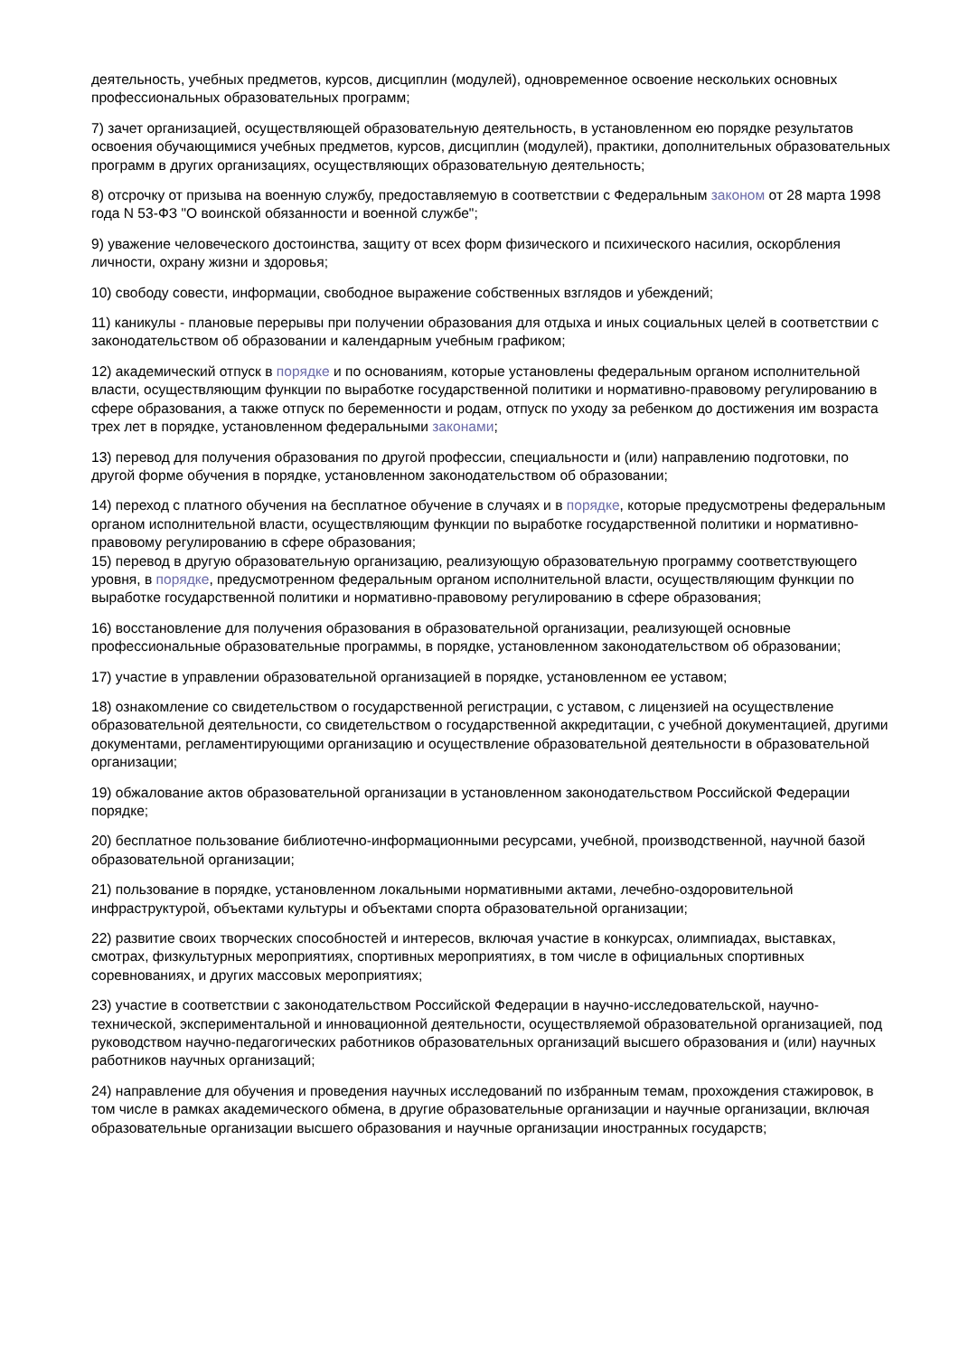деятельность, учебных предметов, курсов, дисциплин (модулей), одновременное освоение нескольких основных профессиональных образовательных программ;
7) зачет организацией, осуществляющей образовательную деятельность, в установленном ею порядке результатов освоения обучающимися учебных предметов, курсов, дисциплин (модулей), практики, дополнительных образовательных программ в других организациях, осуществляющих образовательную деятельность;
8) отсрочку от призыва на военную службу, предоставляемую в соответствии с Федеральным законом от 28 марта 1998 года N 53-ФЗ "О воинской обязанности и военной службе";
9) уважение человеческого достоинства, защиту от всех форм физического и психического насилия, оскорбления личности, охрану жизни и здоровья;
10) свободу совести, информации, свободное выражение собственных взглядов и убеждений;
11) каникулы - плановые перерывы при получении образования для отдыха и иных социальных целей в соответствии с законодательством об образовании и календарным учебным графиком;
12) академический отпуск в порядке и по основаниям, которые установлены федеральным органом исполнительной власти, осуществляющим функции по выработке государственной политики и нормативно-правовому регулированию в сфере образования, а также отпуск по беременности и родам, отпуск по уходу за ребенком до достижения им возраста трех лет в порядке, установленном федеральными законами;
13) перевод для получения образования по другой профессии, специальности и (или) направлению подготовки, по другой форме обучения в порядке, установленном законодательством об образовании;
14) переход с платного обучения на бесплатное обучение в случаях и в порядке, которые предусмотрены федеральным органом исполнительной власти, осуществляющим функции по выработке государственной политики и нормативно-правовому регулированию в сфере образования;
15) перевод в другую образовательную организацию, реализующую образовательную программу соответствующего уровня, в порядке, предусмотренном федеральным органом исполнительной власти, осуществляющим функции по выработке государственной политики и нормативно-правовому регулированию в сфере образования;
16) восстановление для получения образования в образовательной организации, реализующей основные профессиональные образовательные программы, в порядке, установленном законодательством об образовании;
17) участие в управлении образовательной организацией в порядке, установленном ее уставом;
18) ознакомление со свидетельством о государственной регистрации, с уставом, с лицензией на осуществление образовательной деятельности, со свидетельством о государственной аккредитации, с учебной документацией, другими документами, регламентирующими организацию и осуществление образовательной деятельности в образовательной организации;
19) обжалование актов образовательной организации в установленном законодательством Российской Федерации порядке;
20) бесплатное пользование библиотечно-информационными ресурсами, учебной, производственной, научной базой образовательной организации;
21) пользование в порядке, установленном локальными нормативными актами, лечебно-оздоровительной инфраструктурой, объектами культуры и объектами спорта образовательной организации;
22) развитие своих творческих способностей и интересов, включая участие в конкурсах, олимпиадах, выставках, смотрах, физкультурных мероприятиях, спортивных мероприятиях, в том числе в официальных спортивных соревнованиях, и других массовых мероприятиях;
23) участие в соответствии с законодательством Российской Федерации в научно-исследовательской, научно-технической, экспериментальной и инновационной деятельности, осуществляемой образовательной организацией, под руководством научно-педагогических работников образовательных организаций высшего образования и (или) научных работников научных организаций;
24) направление для обучения и проведения научных исследований по избранным темам, прохождения стажировок, в том числе в рамках академического обмена, в другие образовательные организации и научные организации, включая образовательные организации высшего образования и научные организации иностранных государств;